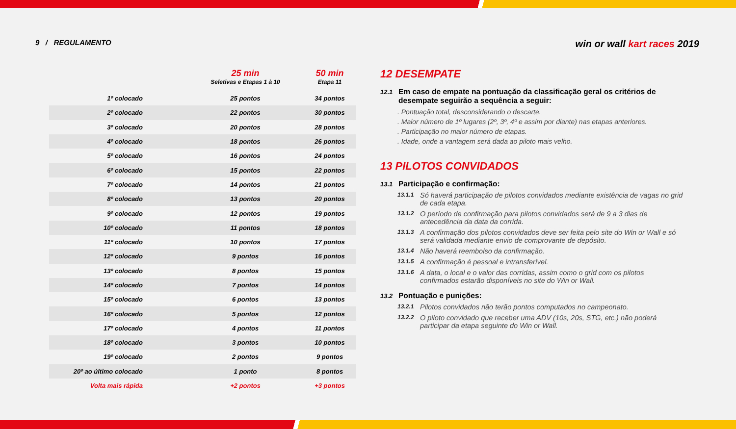9 / REGULAMENTO
win or wall kart races 2019
| | 25 min Seletivas e Etapas 1 à 10 | 50 min Etapa 11 |
| --- | --- | --- |
| 1º colocado | 25 pontos | 34 pontos |
| 2º colocado | 22 pontos | 30 pontos |
| 3º colocado | 20 pontos | 28 pontos |
| 4º colocado | 18 pontos | 26 pontos |
| 5º colocado | 16 pontos | 24 pontos |
| 6º colocado | 15 pontos | 22 pontos |
| 7º colocado | 14 pontos | 21 pontos |
| 8º colocado | 13 pontos | 20 pontos |
| 9º colocado | 12 pontos | 19 pontos |
| 10º colocado | 11 pontos | 18 pontos |
| 11º colocado | 10 pontos | 17 pontos |
| 12º colocado | 9 pontos | 16 pontos |
| 13º colocado | 8 pontos | 15 pontos |
| 14º colocado | 7 pontos | 14 pontos |
| 15º colocado | 6 pontos | 13 pontos |
| 16º colocado | 5 pontos | 12 pontos |
| 17º colocado | 4 pontos | 11 pontos |
| 18º colocado | 3 pontos | 10 pontos |
| 19º colocado | 2 pontos | 9 pontos |
| 20º ao último colocado | 1 ponto | 8 pontos |
| Volta mais rápida | +2 pontos | +3 pontos |
12 DESEMPATE
12.1 Em caso de empate na pontuação da classificação geral os critérios de
desempate seguirão a sequência a seguir:
. Pontuação total, desconsiderando o descarte.
. Maior número de 1º lugares (2º, 3º, 4º e assim por diante) nas etapas anteriores.
. Participação no maior número de etapas.
. Idade, onde a vantagem será dada ao piloto mais velho.
13 PILOTOS CONVIDADOS
13.1 Participação e confirmação:
13.1.1
Só haverá participação de pilotos convidados mediante existência de vagas no grid de cada etapa.
13.1.2
O período de confirmação para pilotos convidados será de 9 a 3 dias de antecedência da data da corrida.
13.1.3
A confirmação dos pilotos convidados deve ser feita pelo site do Win or Wall e só será validada mediante envio de comprovante de depósito.
13.1.4
Não haverá reembolso da confirmação.
13.1.5
A confirmação é pessoal e intransferível.
13.1.6
A data, o local e o valor das corridas, assim como o grid com os pilotos confirmados estarão disponíveis no site do Win or Wall.
13.2 Pontuação e punições:
13.2.1
Pilotos convidados não terão pontos computados no campeonato.
13.2.2
O piloto convidado que receber uma ADV (10s, 20s, STG, etc.) não poderá participar da etapa seguinte do Win or Wall.